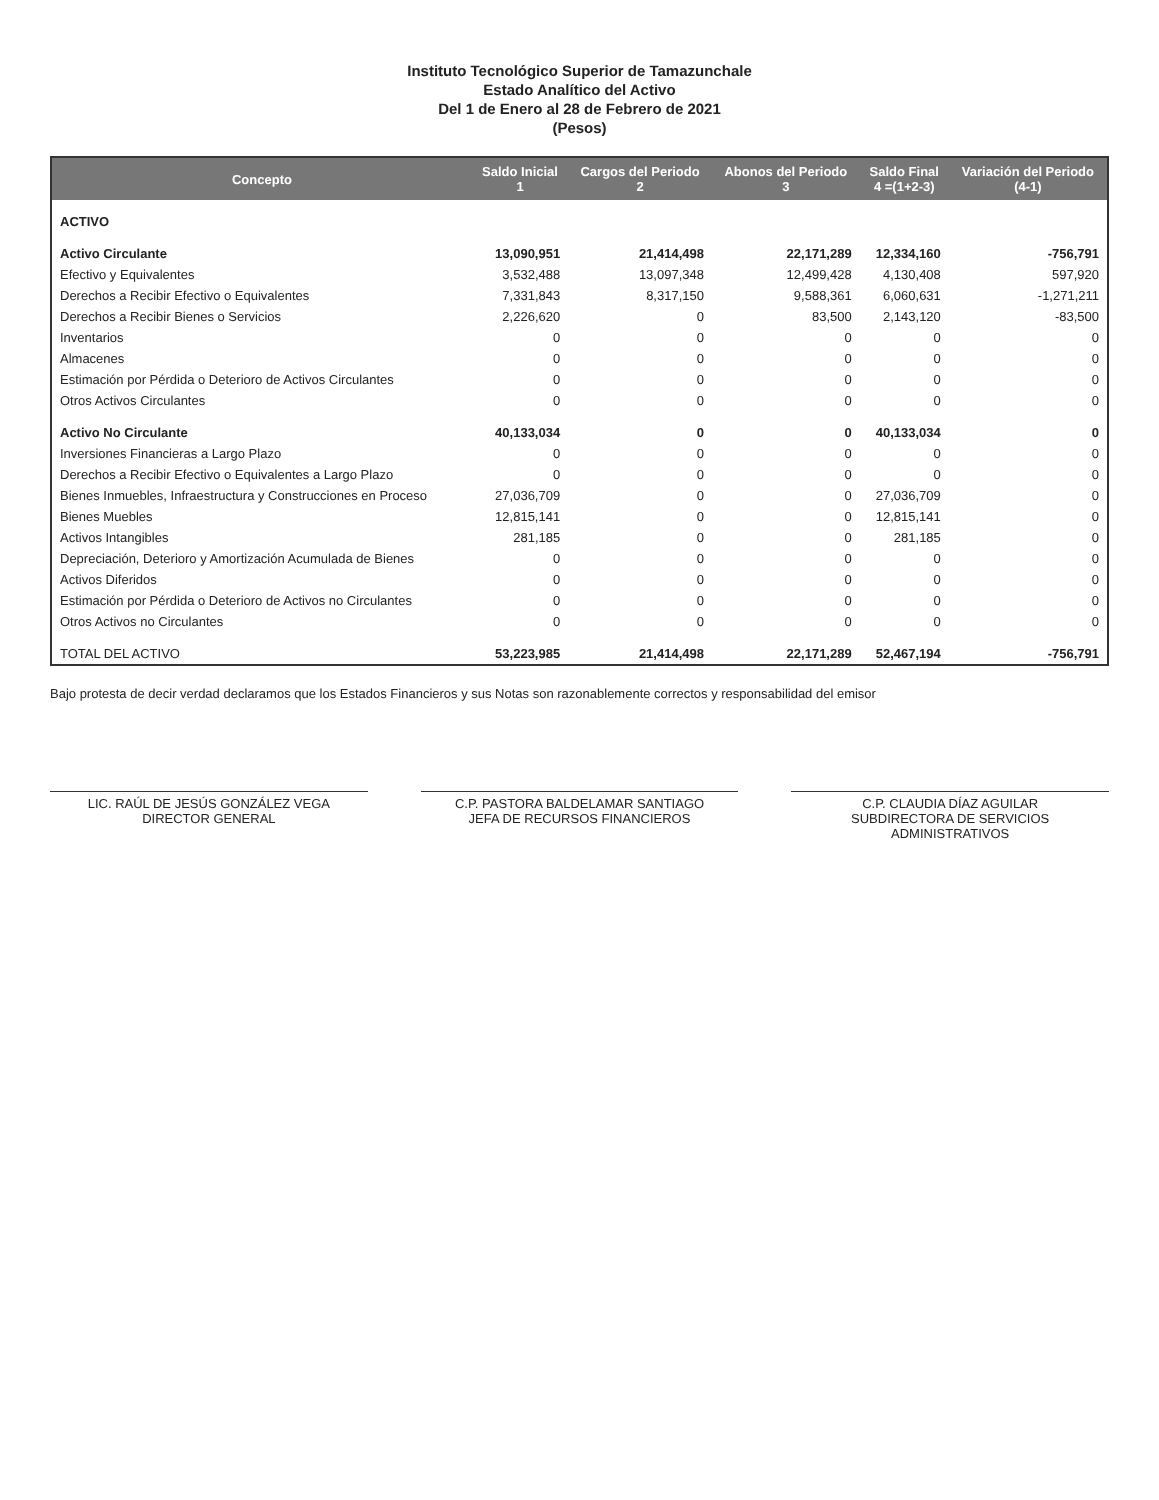Instituto Tecnológico Superior de Tamazunchale
Estado Analítico del Activo
Del 1 de Enero al 28 de Febrero de 2021
(Pesos)
| Concepto | Saldo Inicial 1 | Cargos del Periodo 2 | Abonos del Periodo 3 | Saldo Final 4 =(1+2-3) | Variación del Periodo (4-1) |
| --- | --- | --- | --- | --- | --- |
| ACTIVO | | | | | |
| Activo Circulante | 13,090,951 | 21,414,498 | 22,171,289 | 12,334,160 | -756,791 |
| Efectivo y Equivalentes | 3,532,488 | 13,097,348 | 12,499,428 | 4,130,408 | 597,920 |
| Derechos a Recibir Efectivo o Equivalentes | 7,331,843 | 8,317,150 | 9,588,361 | 6,060,631 | -1,271,211 |
| Derechos a Recibir Bienes o Servicios | 2,226,620 | 0 | 83,500 | 2,143,120 | -83,500 |
| Inventarios | 0 | 0 | 0 | 0 | 0 |
| Almacenes | 0 | 0 | 0 | 0 | 0 |
| Estimación por Pérdida o Deterioro de Activos Circulantes | 0 | 0 | 0 | 0 | 0 |
| Otros Activos Circulantes | 0 | 0 | 0 | 0 | 0 |
| Activo No Circulante | 40,133,034 | 0 | 0 | 40,133,034 | 0 |
| Inversiones Financieras a Largo Plazo | 0 | 0 | 0 | 0 | 0 |
| Derechos a Recibir Efectivo o Equivalentes a Largo Plazo | 0 | 0 | 0 | 0 | 0 |
| Bienes Inmuebles, Infraestructura y Construcciones en Proceso | 27,036,709 | 0 | 0 | 27,036,709 | 0 |
| Bienes Muebles | 12,815,141 | 0 | 0 | 12,815,141 | 0 |
| Activos Intangibles | 281,185 | 0 | 0 | 281,185 | 0 |
| Depreciación, Deterioro y Amortización Acumulada de Bienes | 0 | 0 | 0 | 0 | 0 |
| Activos Diferidos | 0 | 0 | 0 | 0 | 0 |
| Estimación por Pérdida o Deterioro de Activos no Circulantes | 0 | 0 | 0 | 0 | 0 |
| Otros Activos no Circulantes | 0 | 0 | 0 | 0 | 0 |
| TOTAL DEL ACTIVO | 53,223,985 | 21,414,498 | 22,171,289 | 52,467,194 | -756,791 |
Bajo protesta de decir verdad declaramos que los Estados Financieros y sus Notas son razonablemente correctos y responsabilidad del emisor
LIC. RAÚL DE JESÚS GONZÁLEZ VEGA
DIRECTOR GENERAL
C.P. PASTORA BALDELAMAR SANTIAGO
JEFA DE RECURSOS FINANCIEROS
C.P. CLAUDIA DÍAZ AGUILAR
SUBDIRECTORA DE SERVICIOS ADMINISTRATIVOS